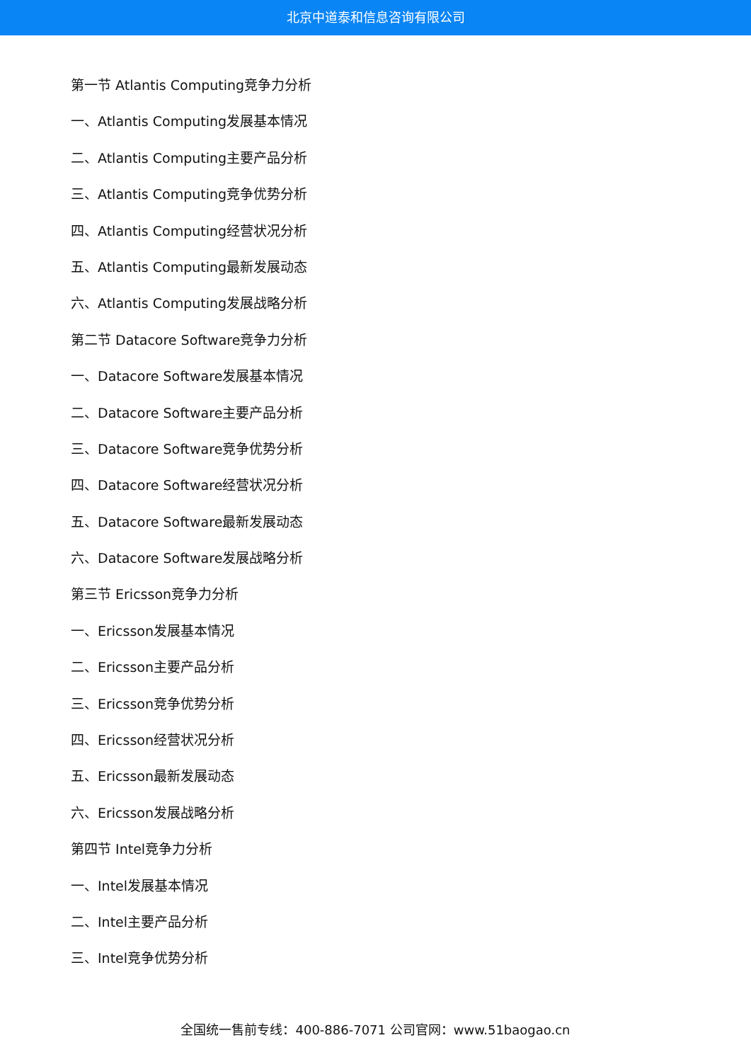北京中道泰和信息咨询有限公司
第一节 Atlantis Computing竞争力分析
一、Atlantis Computing发展基本情况
二、Atlantis Computing主要产品分析
三、Atlantis Computing竞争优势分析
四、Atlantis Computing经营状况分析
五、Atlantis Computing最新发展动态
六、Atlantis Computing发展战略分析
第二节 Datacore Software竞争力分析
一、Datacore Software发展基本情况
二、Datacore Software主要产品分析
三、Datacore Software竞争优势分析
四、Datacore Software经营状况分析
五、Datacore Software最新发展动态
六、Datacore Software发展战略分析
第三节 Ericsson竞争力分析
一、Ericsson发展基本情况
二、Ericsson主要产品分析
三、Ericsson竞争优势分析
四、Ericsson经营状况分析
五、Ericsson最新发展动态
六、Ericsson发展战略分析
第四节 Intel竞争力分析
一、Intel发展基本情况
二、Intel主要产品分析
三、Intel竞争优势分析
全国统一售前专线：400-886-7071 公司官网：www.51baogao.cn